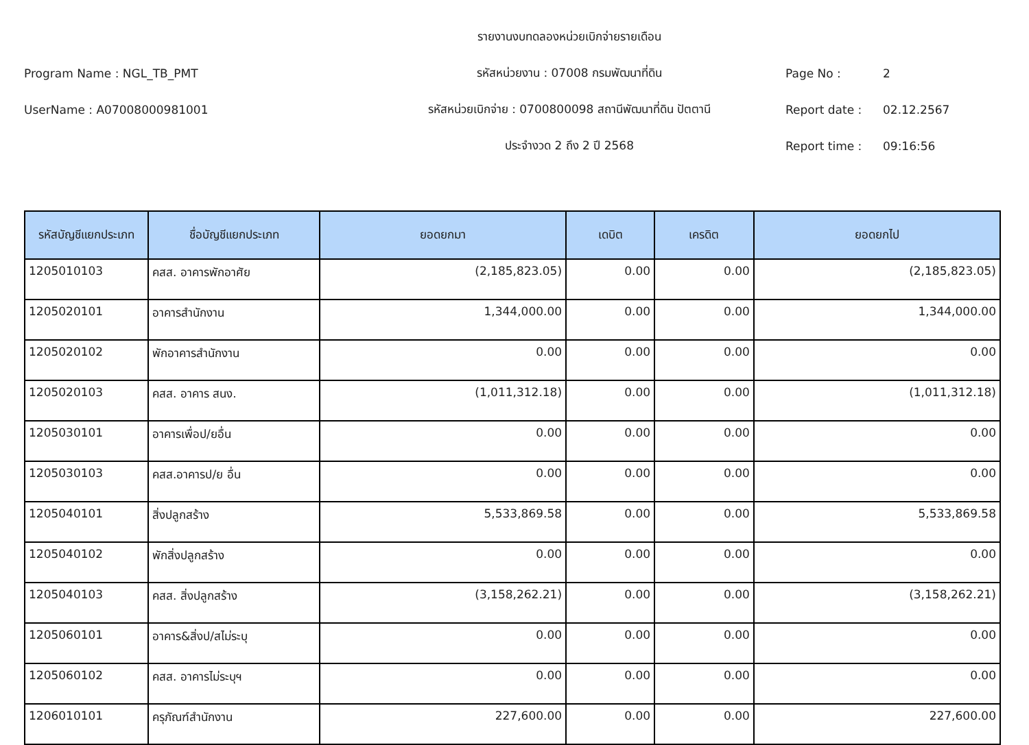รายงานงบทดลองหน่วยเบิกจ่ายรายเดือน
Program Name : NGL_TB_PMT
รหัสหน่วยงาน : 07008 กรมพัฒนาที่ดิน
Page No : 2
UserName : A07008000981001
รหัสหน่วยเบิกจ่าย : 0700800098 สถานีพัฒนาที่ดิน ปัตตานี
Report date : 02.12.2567
ประจำงวด 2 ถึง 2 ปี 2568 Report time : 09:16:56
| รหัสบัญชีแยกประเภท | ชื่อบัญชีแยกประเภท | ยอดยกมา | เดบิต | เครดิต | ยอดยกไป |
| --- | --- | --- | --- | --- | --- |
| 1205010103 | คสส. อาคารพักอาศัย | (2,185,823.05) | 0.00 | 0.00 | (2,185,823.05) |
| 1205020101 | อาคารสำนักงาน | 1,344,000.00 | 0.00 | 0.00 | 1,344,000.00 |
| 1205020102 | พักอาคารสำนักงาน | 0.00 | 0.00 | 0.00 | 0.00 |
| 1205020103 | คสส. อาคาร สนง. | (1,011,312.18) | 0.00 | 0.00 | (1,011,312.18) |
| 1205030101 | อาคารเพื่อป/ยอื่น | 0.00 | 0.00 | 0.00 | 0.00 |
| 1205030103 | คสส.อาคารป/ย อื่น | 0.00 | 0.00 | 0.00 | 0.00 |
| 1205040101 | สิ่งปลูกสร้าง | 5,533,869.58 | 0.00 | 0.00 | 5,533,869.58 |
| 1205040102 | พักสิ่งปลูกสร้าง | 0.00 | 0.00 | 0.00 | 0.00 |
| 1205040103 | คสส. สิ่งปลูกสร้าง | (3,158,262.21) | 0.00 | 0.00 | (3,158,262.21) |
| 1205060101 | อาคาร&สิ่งป/สไม่ระบุ | 0.00 | 0.00 | 0.00 | 0.00 |
| 1205060102 | คสส. อาคารไม่ระบุฯ | 0.00 | 0.00 | 0.00 | 0.00 |
| 1206010101 | ครุภัณฑ์สำนักงาน | 227,600.00 | 0.00 | 0.00 | 227,600.00 |